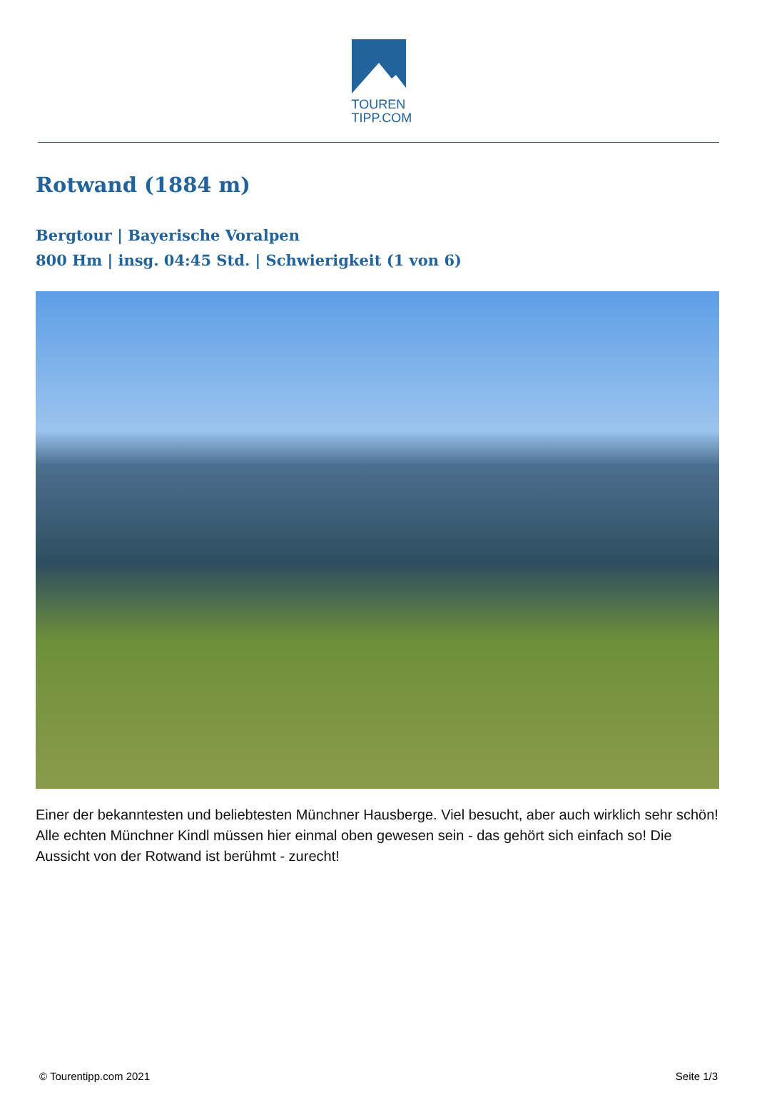TOUREN
TIPP.COM
Rotwand (1884 m)
Bergtour | Bayerische Voralpen
800 Hm | insg. 04:45 Std. | Schwierigkeit (1 von 6)
Einer der bekanntesten und beliebtesten Münchner Hausberge. Viel besucht, aber auch wirklich sehr schön! Alle echten Münchner Kindl müssen hier einmal oben gewesen sein - das gehört sich einfach so! Die Aussicht von der Rotwand ist berühmt - zurecht!
© Tourentipp.com 2021 Seite 1/3